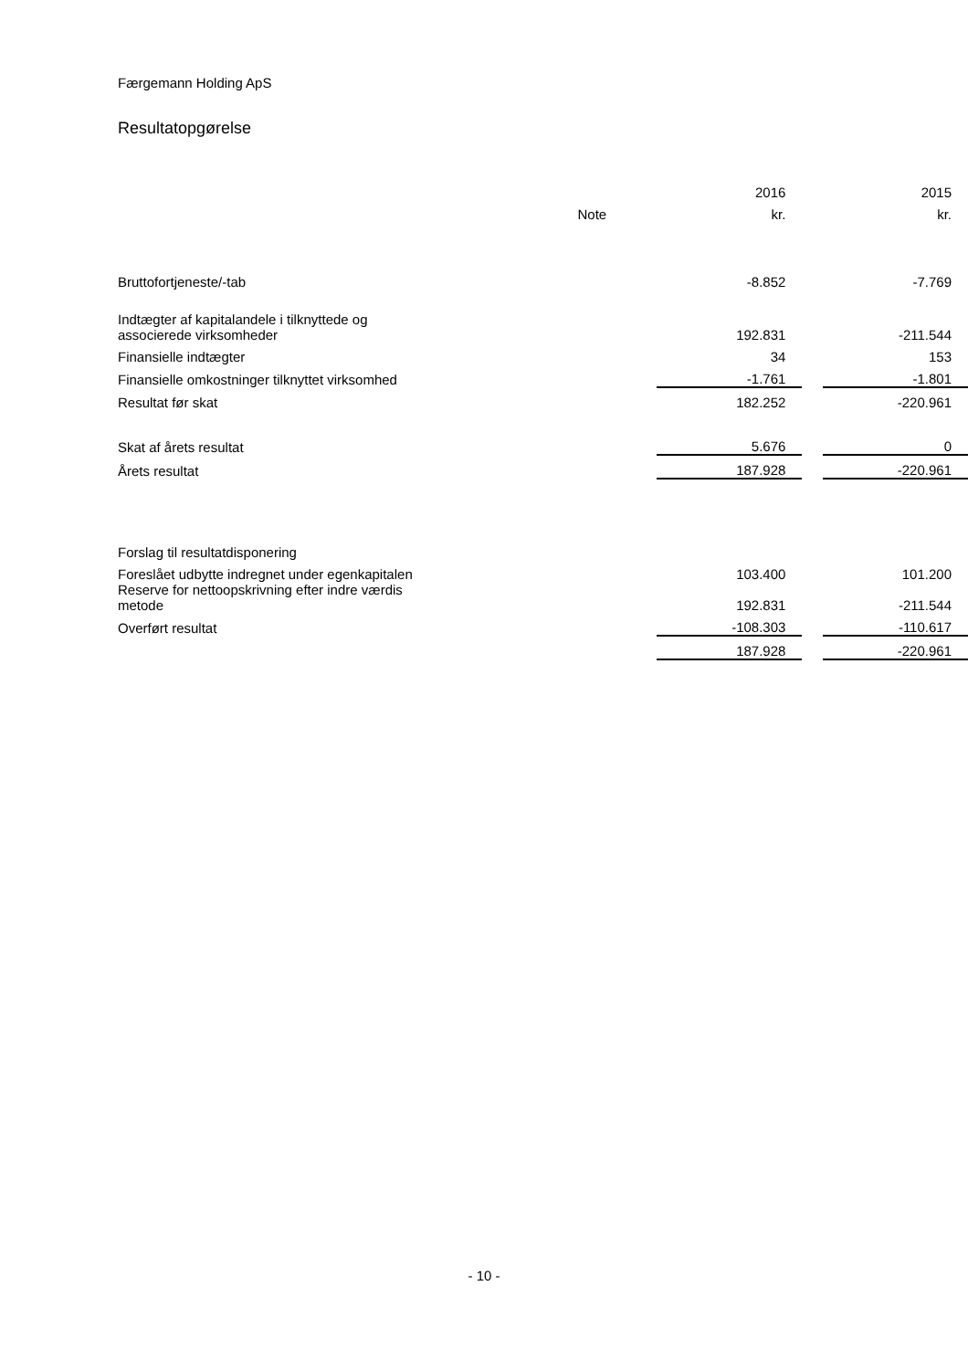Færgemann Holding ApS
Resultatopgørelse
| | | 2016 | | 2015 |
| --- | --- | --- | --- | --- |
| | Note | kr. | | kr. |
| Bruttofortjeneste/-tab | | -8.852 | | -7.769 |
| Indtægter af kapitalandele i tilknyttede og associerede virksomheder | | 192.831 | | -211.544 |
| Finansielle indtægter | | 34 | | 153 |
| Finansielle omkostninger tilknyttet virksomhed | | -1.761 | | -1.801 |
| Resultat før skat | | 182.252 | | -220.961 |
| Skat af årets resultat | | 5.676 | | 0 |
| Årets resultat | | 187.928 | | -220.961 |
| Forslag til resultatdisponering | | | | |
| Foreslået udbytte indregnet under egenkapitalen | | 103.400 | | 101.200 |
| Reserve for nettoopskrivning efter indre værdis metode | | 192.831 | | -211.544 |
| Overført resultat | | -108.303 | | -110.617 |
| | | 187.928 | | -220.961 |
- 10 -